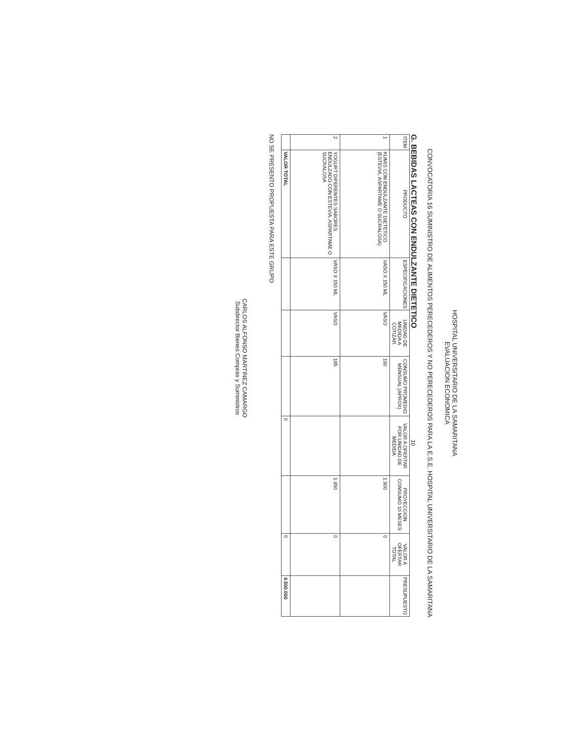HOSPITAL UNIVERSITARIO DE LA SAMARITANA
EVALUACION ECONOMICA
CONVOCATORIA 16 SUMINISTRO DE ALIMENTOS PERECEDEROS Y NO PERECEDEROS PARA LA E.S.E. HOSPITAL UNIVERSITARIO DE LA SAMARITANA
G. BEBIDAS LACTEAS CON ENDULZANTE DIETETICO 10
| ITEM | PRODUCTO | ESPECIFICACIONES | UNIDAD DE MEDIDA A COTIZAR | CONSUMO PROMEDIO MENSUAL (APROX) | VALOR A OFERTAR POR UNIDAD DE MEDIDA | PROYECCION CONSUMO 10 MESES | VALOR A OFERTAR TOTAL | PRESUPUESTO |
| --- | --- | --- | --- | --- | --- | --- | --- | --- |
| 1 | KUMIS CON ENDULZANTE DIETETICO (ESTEVIA, ASPARTAME O SUCRALOSA) | VASO X 150 ML | VASO | 190 | | 1.900 | 0 | |
| 2 | YOGURT DIFERENTES SABORES ENDULZADO CON ESTEVIA, ASPARTAME O SUCRALOSA | VASO X 150 ML | VASO | 185 | | 1.850 | 0 | |
| | VALOR TOTAL | | | | 0 | | 0 | 4.500.000 |
NO SE PRESENTO PROPUESTA PARA ESTE GRUPO
CARLOS ALFONSO MARTINEZ CAMARGO
Subdirector Bienes Compras y Suministros